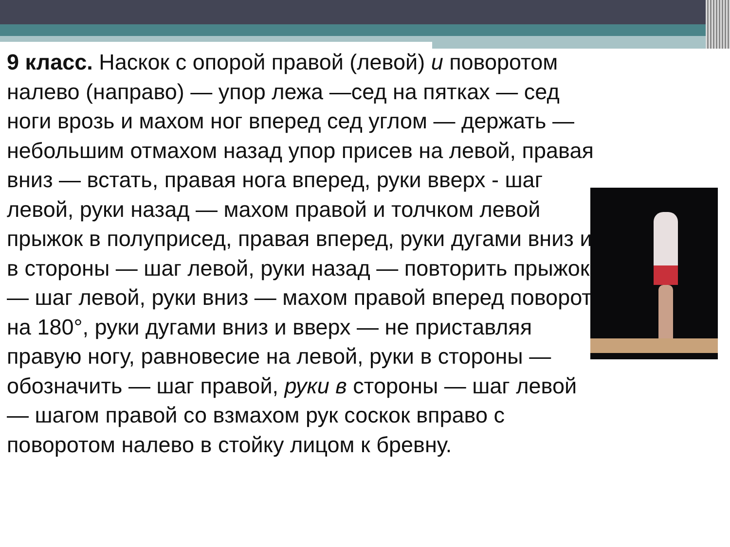9 класс. Наскок с опорой правой (левой) и поворотом налево (направо) — упор лежа —сед на пятках — сед ноги врозь и махом ног вперед сед углом — держать — небольшим отмахом назад упор присев на левой, правая вниз — встать, правая нога вперед, руки вверх - шаг левой, руки назад — махом правой и толчком левой прыжок в полуприсед, правая вперед, руки дугами вниз и в стороны — шаг левой, руки назад — повторить прыжок — шаг левой, руки вниз — махом правой вперед поворот на 180°, руки дугами вниз и вверх — не приставляя правую ногу, равновесие на левой, руки в стороны — обозначить — шаг правой, руки в стороны — шаг левой — шагом правой со взмахом рук соскок вправо с поворотом налево в стойку лицом к бревну.